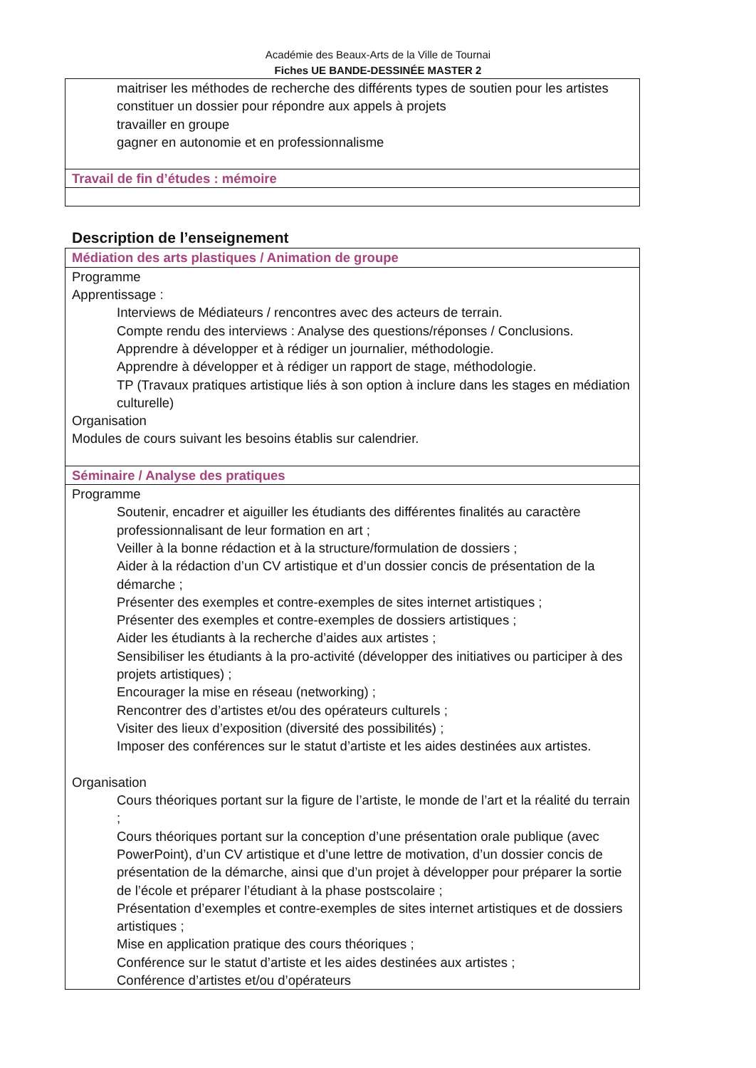Académie des Beaux-Arts de la Ville de Tournai
Fiches UE BANDE-DESSINÉE MASTER 2
maitriser les méthodes de recherche des différents types de soutien pour les artistes
constituer un dossier pour répondre aux appels à projets
travailler en groupe
gagner en autonomie et en professionnalisme
Travail de fin d’études : mémoire
Description de l’enseignement
Médiation des arts plastiques / Animation de groupe
Programme
Apprentissage :
Interviews de Médiateurs / rencontres avec des acteurs de terrain.
Compte rendu des interviews : Analyse des questions/réponses / Conclusions.
Apprendre à développer et à rédiger un journalier, méthodologie.
Apprendre à développer et à rédiger un rapport de stage, méthodologie.
TP (Travaux pratiques artistique liés à son option à inclure dans les stages en médiation culturelle)
Organisation
Modules de cours suivant les besoins établis sur calendrier.
Séminaire / Analyse des pratiques
Programme
Soutenir, encadrer et aiguiller les étudiants des différentes finalités au caractère professionnalisant de leur formation en art ;
Veiller à la bonne rédaction et à la structure/formulation de dossiers ;
Aider à la rédaction d’un CV artistique et d’un dossier concis de présentation de la démarche ;
Présenter des exemples et contre-exemples de sites internet artistiques ;
Présenter des exemples et contre-exemples de dossiers artistiques ;
Aider les étudiants à la recherche d’aides aux artistes ;
Sensibiliser les étudiants à la pro-activité (développer des initiatives ou participer à des projets artistiques) ;
Encourager la mise en réseau (networking) ;
Rencontrer des d’artistes et/ou des opérateurs culturels ;
Visiter des lieux d’exposition (diversité des possibilités) ;
Imposer des conférences sur le statut d’artiste et les aides destinées aux artistes.
Organisation
Cours théoriques portant sur la figure de l’artiste, le monde de l’art et la réalité du terrain ;
Cours théoriques portant sur la conception d’une présentation orale publique (avec PowerPoint), d’un CV artistique et d’une lettre de motivation, d’un dossier concis de présentation de la démarche, ainsi que d’un projet à développer pour préparer la sortie de l’école et préparer l’étudiant à la phase postscolaire ;
Présentation d’exemples et contre-exemples de sites internet artistiques et de dossiers artistiques ;
Mise en application pratique des cours théoriques ;
Conférence sur le statut d’artiste et les aides destinées aux artistes ;
Conférence d’artistes et/ou d’opérateurs